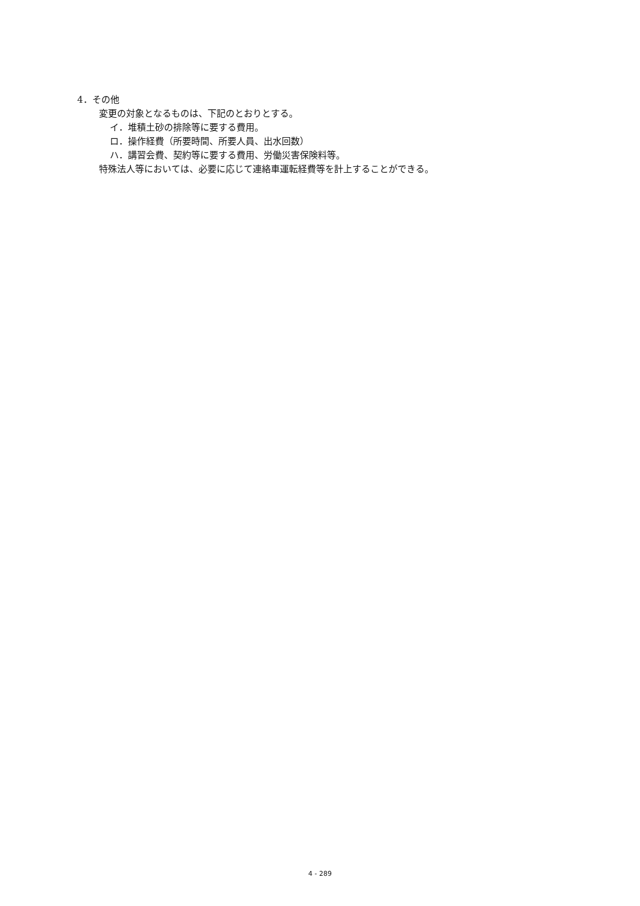4．その他
変更の対象となるものは、下記のとおりとする。
イ．堆積土砂の排除等に要する費用。
ロ．操作経費（所要時間、所要人員、出水回数）
ハ．講習会費、契約等に要する費用、労働災害保険料等。
特殊法人等においては、必要に応じて連絡車運転経費等を計上することができる。
4 - 289